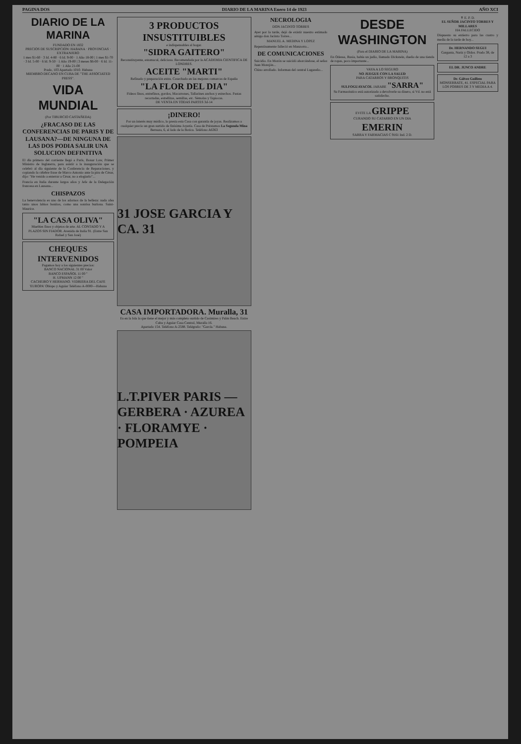PAGINA DOS DIARIO DE LA MARINA Enero 14 de 1923 AÑO XCI
DIARIO DE LA MARINA
FUNDADO EN 1832
PRECIOS DE SUSCRIPCION: HABANA · PROVINCIAS · EXTRANJERO
1 mes $1-60 · 3 Id. 4-80 · 6 Id. 9-00 · 1 Año 18-00 | 1 mes $1-70 · 3 Id. 5-00 · 6 Id. 9-50 · 1 Año 19-00 | 3 meses $6-00 · 6 Id. 11-00 · 1 Año 21-00
Prado, 103 Apartado 1010. Habana
MIEMBRO DECANO EN CUBA DE "THE ASSOCIATED PRESS".
VIDA MUNDIAL
(Por TIBURCIO CASTAÑEDA)
¿FRACASO DE LAS CONFERENCIAS DE PARIS Y DE LAUSANA?—DE NINGUNA DE LAS DOS PODIA SALIR UNA SOLUCION DEFINITIVA
El día primero del corriente llegó a París, Bonar Law, Primer Ministro de Inglaterra, para asistir a la inauguración que se celebró al día siguiente de la Conferencia de Reparaciones, y copiando la célebre frase de Marco Antonio ante la pira de César, dijo: "He venido a enterrar a César, no a elogiarlo"...
Francia en Italia durante largos años y Jefe de la Delegación francesa en Lausana...
CHISPAZOS
La benevolencia es uno de los adornos de la belleza: nada afea tanto unos labios bonitos, como una sonrisa burlona. Saint-Maurice.
"LA CASA OLIVA"
Muebles finos y objetos de arte. AL CONTADO Y A PLAZOS SIN FIADOR. Avenida de Italia 91. (Entre San Rafael y San José)
CHEQUES INTERVENIDOS
Pagamos hoy a los siguientes precios:
BANCO NACIONAL 31 00 Valor
BANCO ESPAÑOL 11 00 "
H. UPMANN 12 00 "
CACHEIRO Y HERMANO. VIDRIERA DEL CAFE 'EUROPA' Obispo y Aguiar Teléfono A-0000—Habana
3 PRODUCTOS INSUSTITUIBLES
e indispensables al hogar.
"SIDRA GAITERO"
Reconstituyente, estomacal, deliciosa. Recomendada por la ACADEMIA CIENTIFICA DE LONDRES.
ACEITE "MARTI"
Refinado y preparación extra. Cosechado en las mejores comarcas de España
"LA FLOR DEL DIA"
Fideos finos, entrefinos, gordos, Macarrones, Tallarines anchos y estrechos. Pastas recortadas, estrellitas, semillas, etc. Sémolas y Tapiocas.
DE VENTA EN TODAS PARTES 3d-14
¡DINERO!
Por un interés muy módico, lo presta esta Casa con garantía de joyas. Realizamos a cualquier precio un gran surtido de finísima Joyería. Casa de Préstamos La Segunda Mina Bernaza, 6, al lado de la Botica. Teléfono A6363
31 JOSE GARCIA Y CA. 31
CASA IMPORTADORA. Muralla, 31
Es en la Isla la que tiene el mejor y más completo surtido de Casimires y Palm Beach. Entre Cuba y Aguiar Casa Central, Muralla 16.
Apartado 154. Teléfono A-2588. Telégrafo: "García." Habana.
L.T.PIVER PARIS — GERBERA · AZUREA · FLORAMYE · POMPEIA
NECROLOGIA
DON JACINTO TORRES
Ayer por la tarde, dejó de existir nuestro estimado amigo don Jacinto Torres...
MANUEL A. MEDINA Y LOPEZ
Repentinamente falleció en Manzorra...
DE COMUNICACIONES
Suicidio. En Morón se suicidó ahorcándose, el señor Juan Morejón...
Chino arrollado. Informan del central Lugareño...
DESDE WASHINGTON
(Para el DIARIO DE LA MARINA)
En Odessa, Rusia, había un judío, llamado Dickstein, dueño de una tienda de ropas, poco importante...
VAYA A LO SEGURO
NO JUEGUE CON LA SALUD
PARA CATARROS Y BRONQUITIS
SULFOGUAYACOL JARABE "SARRA"
Su Farmacéutico está autorizado a devolverle su dinero, si Vd. no está satisfecho.
EVITE LA GRIPPE
CURANDO SU CATARRO EN UN DIA
EMERIN
SARRA Y FARMACIAS C 9161 Ind. 2 D.
✝ E. P. D.
EL SEÑOR JACINTO TORRES Y MILLARES
HA FALLECIDO
Dispuesto su entierro para las cuatro y media de la tarde de hoy...
Dr. HERNANDO SEGUI
Garganta, Nariz y Oídos. Prado 38, de 12 a 3
EL DR. JUNCO ANDRE
Dr. Gálvez Guillem
MONSERRATE, 41. ESPECIAL PARA LOS POBRES DE 3 Y MEDIA A 4.